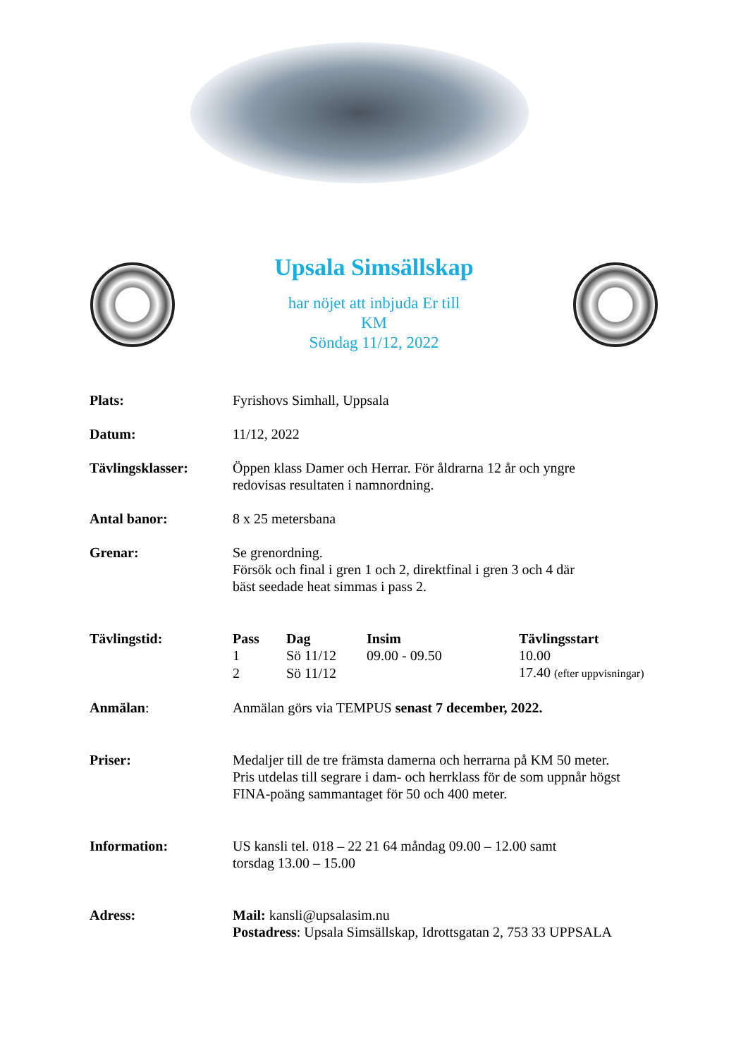Upsala Simsällskap
har nöjet att inbjuda Er till
KM
Söndag 11/12, 2022
Plats: Fyrishovs Simhall, Uppsala
Datum: 11/12, 2022
Tävlingsklasser: Öppen klass Damer och Herrar. För åldrarna 12 år och yngre
redovisas resultaten i namnordning.
Antal banor: 8 x 25 metersbana
Grenar: Se grenordning.
Försök och final i gren 1 och 2, direktfinal i gren 3 och 4 där
bäst seedade heat simmas i pass 2.
Tävlingstid:
| Pass | Dag | Insim | Tävlingsstart |
| --- | --- | --- | --- |
| 1 | Sö 11/12 | 09.00 - 09.50 | 10.00 |
| 2 | Sö 11/12 | | 17.40 (efter uppvisningar) |
Anmälan: Anmälan görs via TEMPUS senast 7 december, 2022.
Priser: Medaljer till de tre främsta damerna och herrarna på KM 50 meter.
Pris utdelas till segrare i dam- och herrklass för de som uppnår högst
FINA-poäng sammantaget för 50 och 400 meter.
Information: US kansli tel. 018 – 22 21 64 måndag 09.00 – 12.00 samt
torsdag 13.00 – 15.00
Adress: Mail: kansli@upsalasim.nu
Postadress: Upsala Simsällskap, Idrottsgatan 2, 753 33 UPPSALA